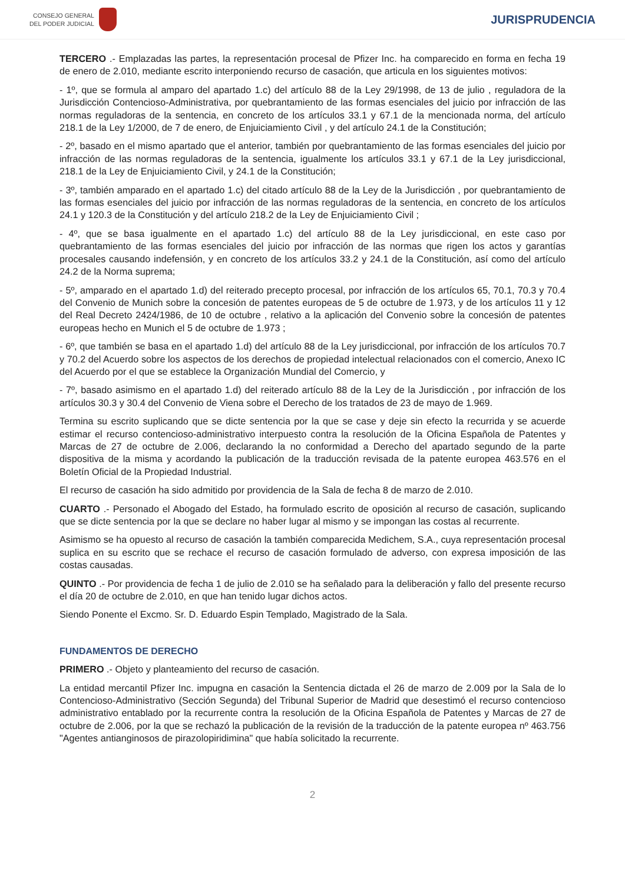CONSEJO GENERAL
DEL PODER JUDICIAL
JURISPRUDENCIA
TERCERO .- Emplazadas las partes, la representación procesal de Pfizer Inc. ha comparecido en forma en fecha 19 de enero de 2.010, mediante escrito interponiendo recurso de casación, que articula en los siguientes motivos:
- 1º, que se formula al amparo del apartado 1.c) del artículo 88 de la Ley 29/1998, de 13 de julio , reguladora de la Jurisdicción Contencioso-Administrativa, por quebrantamiento de las formas esenciales del juicio por infracción de las normas reguladoras de la sentencia, en concreto de los artículos 33.1 y 67.1 de la mencionada norma, del artículo 218.1 de la Ley 1/2000, de 7 de enero, de Enjuiciamiento Civil , y del artículo 24.1 de la Constitución;
- 2º, basado en el mismo apartado que el anterior, también por quebrantamiento de las formas esenciales del juicio por infracción de las normas reguladoras de la sentencia, igualmente los artículos 33.1 y 67.1 de la Ley jurisdiccional, 218.1 de la Ley de Enjuiciamiento Civil, y 24.1 de la Constitución;
- 3º, también amparado en el apartado 1.c) del citado artículo 88 de la Ley de la Jurisdicción , por quebrantamiento de las formas esenciales del juicio por infracción de las normas reguladoras de la sentencia, en concreto de los artículos 24.1 y 120.3 de la Constitución y del artículo 218.2 de la Ley de Enjuiciamiento Civil ;
- 4º, que se basa igualmente en el apartado 1.c) del artículo 88 de la Ley jurisdiccional, en este caso por quebrantamiento de las formas esenciales del juicio por infracción de las normas que rigen los actos y garantías procesales causando indefensión, y en concreto de los artículos 33.2 y 24.1 de la Constitución, así como del artículo 24.2 de la Norma suprema;
- 5º, amparado en el apartado 1.d) del reiterado precepto procesal, por infracción de los artículos 65, 70.1, 70.3 y 70.4 del Convenio de Munich sobre la concesión de patentes europeas de 5 de octubre de 1.973, y de los artículos 11 y 12 del Real Decreto 2424/1986, de 10 de octubre , relativo a la aplicación del Convenio sobre la concesión de patentes europeas hecho en Munich el 5 de octubre de 1.973 ;
- 6º, que también se basa en el apartado 1.d) del artículo 88 de la Ley jurisdiccional, por infracción de los artículos 70.7 y 70.2 del Acuerdo sobre los aspectos de los derechos de propiedad intelectual relacionados con el comercio, Anexo IC del Acuerdo por el que se establece la Organización Mundial del Comercio, y
- 7º, basado asimismo en el apartado 1.d) del reiterado artículo 88 de la Ley de la Jurisdicción , por infracción de los artículos 30.3 y 30.4 del Convenio de Viena sobre el Derecho de los tratados de 23 de mayo de 1.969.
Termina su escrito suplicando que se dicte sentencia por la que se case y deje sin efecto la recurrida y se acuerde estimar el recurso contencioso-administrativo interpuesto contra la resolución de la Oficina Española de Patentes y Marcas de 27 de octubre de 2.006, declarando la no conformidad a Derecho del apartado segundo de la parte dispositiva de la misma y acordando la publicación de la traducción revisada de la patente europea 463.576 en el Boletín Oficial de la Propiedad Industrial.
El recurso de casación ha sido admitido por providencia de la Sala de fecha 8 de marzo de 2.010.
CUARTO .- Personado el Abogado del Estado, ha formulado escrito de oposición al recurso de casación, suplicando que se dicte sentencia por la que se declare no haber lugar al mismo y se impongan las costas al recurrente.
Asimismo se ha opuesto al recurso de casación la también comparecida Medichem, S.A., cuya representación procesal suplica en su escrito que se rechace el recurso de casación formulado de adverso, con expresa imposición de las costas causadas.
QUINTO .- Por providencia de fecha 1 de julio de 2.010 se ha señalado para la deliberación y fallo del presente recurso el día 20 de octubre de 2.010, en que han tenido lugar dichos actos.
Siendo Ponente el Excmo. Sr. D. Eduardo Espin Templado, Magistrado de la Sala.
FUNDAMENTOS DE DERECHO
PRIMERO .- Objeto y planteamiento del recurso de casación.
La entidad mercantil Pfizer Inc. impugna en casación la Sentencia dictada el 26 de marzo de 2.009 por la Sala de lo Contencioso-Administrativo (Sección Segunda) del Tribunal Superior de Madrid que desestimó el recurso contencioso administrativo entablado por la recurrente contra la resolución de la Oficina Española de Patentes y Marcas de 27 de octubre de 2.006, por la que se rechazó la publicación de la revisión de la traducción de la patente europea nº 463.756 "Agentes antianginosos de pirazolopiridimina" que había solicitado la recurrente.
2